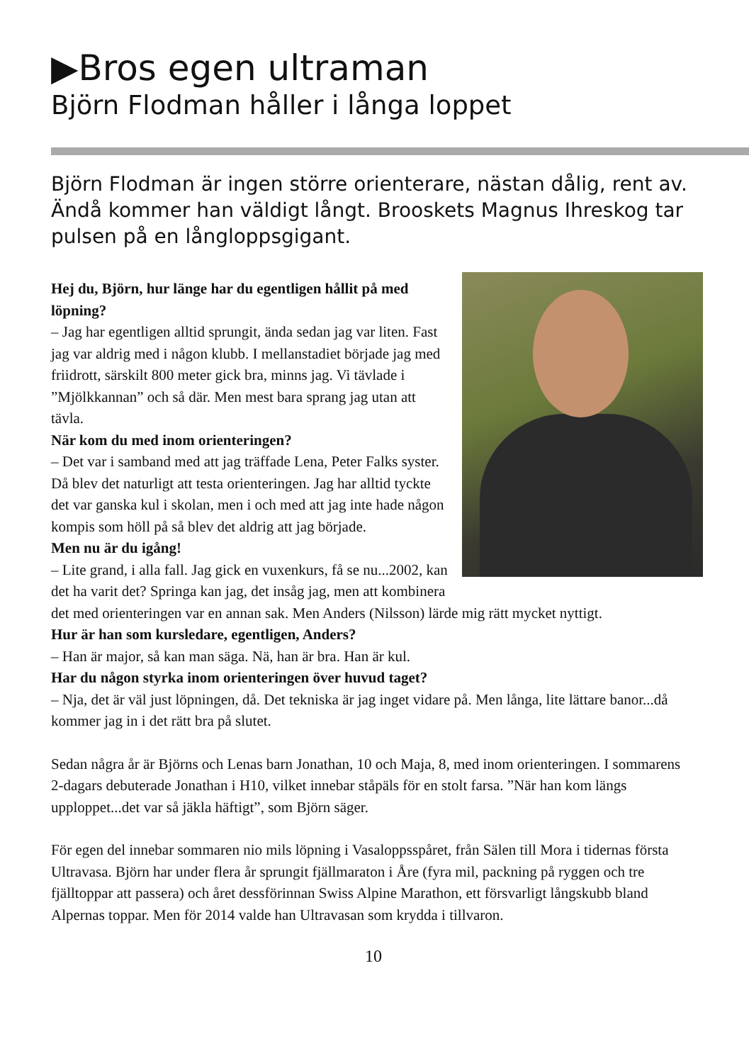▶Bros egen ultraman
Björn Flodman håller i långa loppet
Björn Flodman är ingen större orienterare, nästan dålig, rent av. Ändå kommer han väldigt långt. Brooskets Magnus Ihreskog tar pulsen på en långloppsgigant.
Hej du, Björn, hur länge har du egentligen hållit på med löpning?
– Jag har egentligen alltid sprungit, ända sedan jag var liten. Fast jag var aldrig med i någon klubb. I mellanstadiet började jag med friidrott, särskilt 800 meter gick bra, minns jag. Vi tävlade i ”Mjölkkannan” och så där. Men mest bara sprang jag utan att tävla.
När kom du med inom orienteringen?
– Det var i samband med att jag träffade Lena, Peter Falks syster. Då blev det naturligt att testa orienteringen. Jag har alltid tyckte det var ganska kul i skolan, men i och med att jag inte hade någon kompis som höll på så blev det aldrig att jag började.
Men nu är du igång!
– Lite grand, i alla fall. Jag gick en vuxenkurs, få se nu...2002, kan det ha varit det? Springa kan jag, det insåg jag, men att kombinera det med orienteringen var en annan sak. Men Anders (Nilsson) lärde mig rätt mycket nyttigt.
Hur är han som kursledare, egentligen, Anders?
– Han är major, så kan man säga. Nä, han är bra. Han är kul.
Har du någon styrka inom orienteringen över huvud taget?
– Nja, det är väl just löpningen, då. Det tekniska är jag inget vidare på. Men långa, lite lättare banor...då kommer jag in i det rätt bra på slutet.
Sedan några år är Björns och Lenas barn Jonathan, 10 och Maja, 8, med inom orienteringen. I sommarens 2-dagars debuterade Jonathan i H10, vilket innebar ståpäls för en stolt farsa. ”När han kom längs upploppet...det var så jäkla häftigt”, som Björn säger.
För egen del innebar sommaren nio mils löpning i Vasaloppsspåret, från Sälen till Mora i tidernas första Ultravasa. Björn har under flera år sprungit fjällmaraton i Åre (fyra mil, packning på ryggen och tre fjälltoppar att passera) och året dessförinnan Swiss Alpine Marathon, ett försvarligt långskubb bland Alpernas toppar. Men för 2014 valde han Ultravasan som krydda i tillvaron.
10